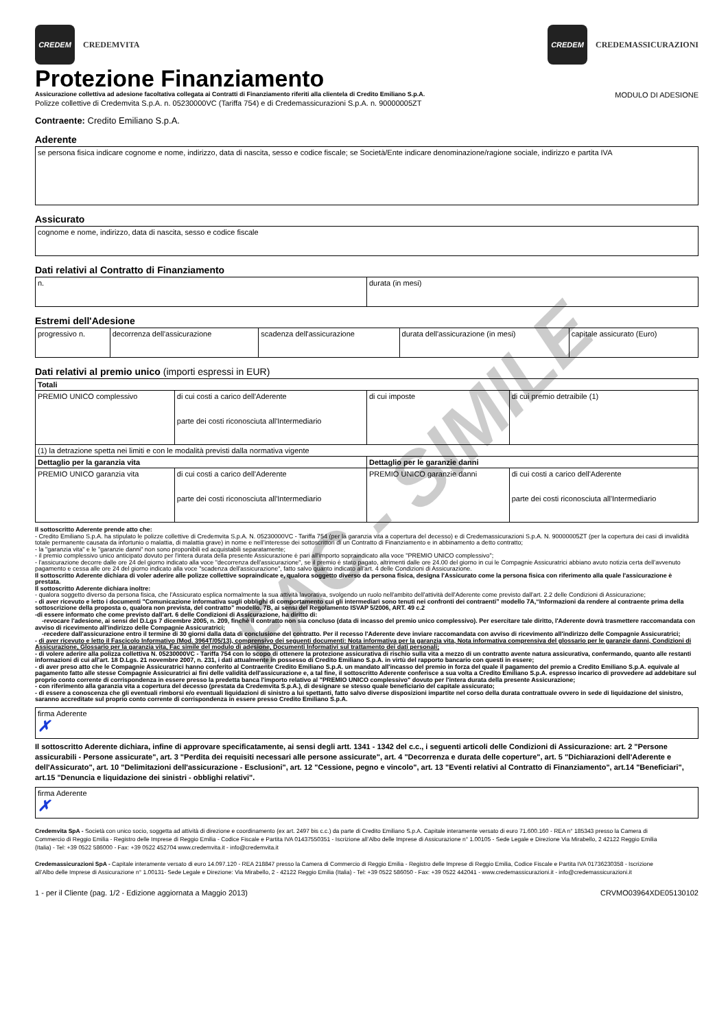CREDEM
CREDEMVITA
CREDEM
CREDEMASSICURAZIONI
Protezione Finanziamento
Assicurazione collettiva ad adesione facoltativa collegata ai Contratti di Finanziamento riferiti alla clientela di Credito Emiliano S.p.A. MODULO DI ADESIONE
Polizze collettive di Credemvita S.p.A. n. 05230000VC (Tariffa 754) e di Credemassicurazioni S.p.A. n. 90000005ZT
Contraente: Credito Emiliano S.p.A.
Aderente
| se persona fisica indicare cognome e nome, indirizzo, data di nascita, sesso e codice fiscale; se Società/Ente indicare denominazione/ragione sociale, indirizzo e partita IVA |
Assicurato
| cognome e nome, indirizzo, data di nascita, sesso e codice fiscale |
Dati relativi al Contratto di Finanziamento
| n. | durata (in mesi) |
Estremi dell'Adesione
| progressivo n. | decorrenza dell'assicurazione | scadenza dell'assicurazione | durata dell'assicurazione (in mesi) | capitale assicurato (Euro) |
Dati relativi al premio unico (importi espressi in EUR)
| Totali | | | |
| PREMIO UNICO complessivo | di cui costi a carico dell'Aderente parte dei costi riconosciuta all'Intermediario | di cui imposte | di cui premio detraibile (1) |
| (1) la detrazione spetta nei limiti e con le modalità previsti dalla normativa vigente | | | |
| Dettaglio per la garanzia vita | | Dettaglio per le garanzie danni | |
| PREMIO UNICO garanzia vita | di cui costi a carico dell'Aderente parte dei costi riconosciuta all'Intermediario | PREMIO UNICO garanzie danni | di cui costi a carico dell'Aderente parte dei costi riconosciuta all'Intermediario |
Il sottoscritto Aderente prende atto che:
- Credito Emiliano S.p.A. ha stipulato le polizze collettive di Credemvita S.p.A. N. 05230000VC - Tariffa 754 (per la garanzia vita a copertura del decesso) e di Credemassicurazioni S.p.A. N. 90000005ZT (per la copertura dei casi di invalidità totale permanente causata da infortunio o malattia, di malattia grave) in nome e nell’interesse dei sottoscrittori di un Contratto di Finanziamento e in abbinamento a detto contratto;
- la "garanzia vita" e le "garanzie danni" non sono proponibili ed acquistabili separatamente;
- il premio complessivo unico anticipato dovuto per l'intera durata della presente Assicurazione è pari all'importo sopraindicato alla voce "PREMIO UNICO complessivo";
- l'assicurazione decorre dalle ore 24 del giorno indicato alla voce "decorrenza dell'assicurazione", se il premio è stato pagato, altrimenti dalle ore 24.00 del giorno in cui le Compagnie Assicuratrici abbiano avuto notizia certa dell’avvenuto pagamento e cessa alle ore 24 del giorno indicato alla voce "scadenza dell'assicurazione", fatto salvo quanto indicato all'art. 4 delle Condizioni di Assicurazione.
Il sottoscritto Aderente dichiara di voler aderire alle polizze collettive sopraindicate e, qualora soggetto diverso da persona fisica, designa l'Assicurato come la persona fisica con riferimento alla quale l'assicurazione è prestata.
Il sottoscritto Aderente dichiara inoltre:
- qualora soggetto diverso da persona fisica, che l'Assicurato esplica normalmente la sua attività lavorativa, svolgendo un ruolo nell'ambito dell'attività dell'Aderente come previsto dall'art. 2.2 delle Condizioni di Assicurazione;
- di aver ricevuto e letto i documenti "Comunicazione informativa sugli obblighi di comportamento cui gli intermediari sono tenuti nei confronti dei contraenti” modello 7A,“Informazioni da rendere al contraente prima della sottoscrizione della proposta o, qualora non prevista, del contratto” modello. 7B, ai sensi del Regolamento ISVAP 5/2006, ART. 49 c.2
-di essere informato che come previsto dall'art. 6 delle Condizioni di Assicurazione, ha diritto di:
-revocare l'adesione, ai sensi del D.Lgs 7 dicembre 2005, n. 209, finchè il contratto non sia concluso (data di incasso del premio unico complessivo). Per esercitare tale diritto, l'Aderente dovrà trasmettere raccomandata con avviso di ricevimento all'indirizzo delle Compagnie Assicuratrici;
-recedere dall'assicurazione entro il termine di 30 giorni dalla data di conclusione del contratto. Per il recesso l'Aderente deve inviare raccomandata con avviso di ricevimento all'indirizzo delle Compagnie Assicuratrici;
- di aver ricevuto e letto il Fascicolo Informativo (Mod. 3964T/05/13), comprensivo dei seguenti documenti: Nota informativa per la garanzia vita, Nota informativa comprensiva del glossario per le garanzie danni, Condizioni di Assicurazione, Glossario per la garanzia vita, Fac simile del modulo di adesione, Documenti Informativi sul trattamento dei dati personali;
- di volere aderire alla polizza collettiva N. 05230000VC - Tariffa 754 con lo scopo di ottenere la protezione assicurativa di rischio sulla vita a mezzo di un contratto avente natura assicurativa, confermando, quanto alle restanti informazioni di cui all'art. 18 D.Lgs. 21 novembre 2007, n. 231, i dati attualmente in possesso di Credito Emiliano S.p.A. in virtù del rapporto bancario con questi in essere;
- di aver preso atto che le Compagnie Assicuratrici hanno conferito al Contraente Credito Emiliano S.p.A. un mandato all'incasso del premio in forza del quale il pagamento del premio a Credito Emiliano S.p.A. equivale al pagamento fatto alle stesse Compagnie Assicuratrici ai fini delle validità dell'assicurazione e, a tal fine, il sottoscritto Aderente conferisce a sua volta a Credito Emiliano S.p.A. espresso incarico di provvedere ad addebitare sul proprio conto corrente di corrispondenza in essere presso la predetta banca l'importo relativo al "PREMIO UNICO complessivo" dovuto per l'intera durata della presente Assicurazione;
- con riferimento alla garanzia vita a copertura del decesso (prestata da Credemvita S.p.A.), di designare se stesso quale beneficiario del capitale assicurato;
- di essere a conoscenza che gli eventuali rimborsi e/o eventuali liquidazioni di sinistro a lui spettanti, fatto salvo diverse disposizioni impartite nel corso della durata contrattuale ovvero in sede di liquidazione del sinistro, saranno accreditate sul proprio conto corrente di corrispondenza in essere presso Credito Emiliano S.p.A.
firma Aderente
✗
Il sottoscritto Aderente dichiara, infine di approvare specificatamente, ai sensi degli artt. 1341 - 1342 del c.c., i seguenti articoli delle Condizioni di Assicurazione: art. 2 "Persone assicurabili - Persone assicurate", art. 3 "Perdita dei requisiti necessari alle persone assicurate", art. 4 "Decorrenza e durata delle coperture", art. 5 "Dichiarazioni dell'Aderente e dell'Assicurato", art. 10 "Delimitazioni dell'assicurazione - Esclusioni", art. 12 "Cessione, pegno e vincolo", art. 13 "Eventi relativi al Contratto di Finanziamento", art.14 "Beneficiari", art.15 "Denuncia e liquidazione dei sinistri - obblighi relativi".
firma Aderente
✗
Credemvita SpA - Società con unico socio, soggetta ad attività di direzione e coordinamento (ex art. 2497 bis c.c.) da parte di Credito Emiliano S.p.A. Capitale interamente versato di euro 71.600.160 - REA n° 185343 presso la Camera di Commercio di Reggio Emilia - Registro delle Imprese di Reggio Emilia - Codice Fiscale e Partita IVA 01437550351 - Iscrizione all’Albo delle Imprese di Assicurazione n° 1.00105 - Sede Legale e Direzione Via Mirabello, 2 42122 Reggio Emilia (Italia) - Tel: +39 0522 586000 - Fax: +39 0522 452704 www.credemvita.it - info@credemvita.it
Credemassicurazioni SpA - Capitale interamente versato di euro 14.097.120 - REA 218847 presso la Camera di Commercio di Reggio Emilia - Registro delle Imprese di Reggio Emilia, Codice Fiscale e Partita IVA 01736230358 - Iscrizione all’Albo delle Imprese di Assicurazione n° 1.00131- Sede Legale e Direzione: Via Mirabello, 2 - 42122 Reggio Emilia (Italia) - Tel: +39 0522 586050 - Fax: +39 0522 442041 - www.credemassicurazioni.it - info@credemassicurazioni.it
1 - per il Cliente (pag. 1/2 - Edizione aggiornata a Maggio 2013) CRVMO03964XDE05130102
FAC - SIMILE